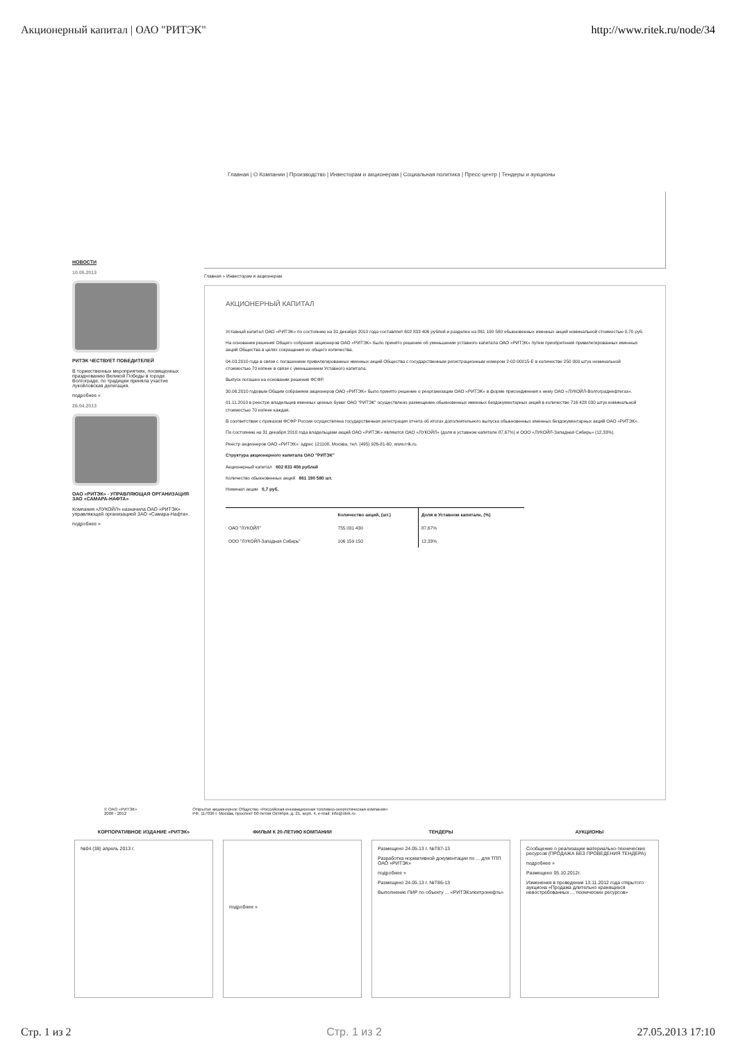Акционерный капитал | ОАО "РИТЭК" http://www.ritek.ru/node/34
Главная | О Компании | Производство | Инвесторам и акционерам | Социальная политика | Пресс-центр | Тендеры и аукционы
НОВОСТИ
10.05.2013
РИТЭК ЧЕСТВУЕТ ПОБЕДИТЕЛЕЙ
В торжественных мероприятиях, посвященных празднованию Великой Победы в городе Волгограде, по традиции приняла участие лукойловская делегация.
подробнее »
26.04.2013
ОАО «РИТЭК» - УПРАВЛЯЮЩАЯ ОРГАНИЗАЦИЯ ЗАО «САМАРА-НАФТА»
Компания «ЛУКОЙЛ» назначила ОАО «РИТЭК» управляющей организацией ЗАО «Самара-Нафта».
подробнее »
Главная » Инвесторам и акционерам
АКЦИОНЕРНЫЙ КАПИТАЛ
Уставный капитал ОАО «РИТЭК» по состоянию на 31 декабря 2010 года составляет 602 833 406 рублей и разделен на 861 190 580 обыкновенных именных акций номинальной стоимостью 0,70 руб.
На основании решения Общего собрания акционеров ОАО «РИТЭК» было принято решение об уменьшении уставного капитала ОАО «РИТЭК» путем приобретения привилегированных именных акций Общества в целях сокращения их общего количества.
04.03.2010 года в связи с погашением привилегированных именных акций Общества с государственным регистрационным номером 2-02-00015-E в количестве 250 000 штук номинальной стоимостью 70 копеек в связи с уменьшением Уставного капитала.
Выпуск погашен на основании решения ФСФР.
30.06.2010 годовым Общим собранием акционеров ОАО «РИТЭК» было принято решение о реорганизации ОАО «РИТЭК» в форме присоединения к нему ОАО «ЛУКОЙЛ-Волгограднефтегаз».
01.11.2010 в реестре владельцев именных ценных бумаг ОАО "РИТЭК" осуществлено размещение обыкновенных именных бездокументарных акций в количестве 716 428 030 штук номинальной стоимостью 70 копеек каждая.
В соответствии с приказом ФСФР России осуществлена государственная регистрация отчета об итогах дополнительного выпуска обыкновенных именных бездокументарных акций ОАО «РИТЭК».
По состоянию на 31 декабря 2010 года владельцами акций ОАО «РИТЭК» являются ОАО «ЛУКОЙЛ» (доля в уставном капитале 87,67%) и ООО «ЛУКОЙЛ-Западная Сибирь» (12,33%).
Реестр акционеров ОАО «РИТЭК»: адрес 121108, Москва, тел. (495) 926-81-60, www.rrik.ru.
Структура акционерного капитала ОАО "РИТЭК"
Акционерный капитал 602 833 406 рублей
Количество обыкновенных акций 861 190 580 шт.
Номинал акции 0,7 руб.
| | Количество акций, (шт.) | Доля в Уставном капитале, (%) |
| --- | --- | --- |
| ОАО "ЛУКОЙЛ" | 755 031 430 | 87,67% |
| ООО "ЛУКОЙЛ-Западная Сибирь" | 106 159 150 | 12,33% |
© ОАО «РИТЭК»
2000 - 2012 Открытое акционерное Общество «Российская инновационная топливно-энергетическая компания»
РФ, 117036 г. Москва, проспект 60-летия Октября, д. 21, корп. 4, e-mail: info@ritek.ru
КОРПОРАТИВНОЕ ИЗДАНИЕ «РИТЭК»
№04 (38) апрель 2013 г.
ФИЛЬМ К 20-ЛЕТИЮ КОМПАНИИ
подробнее »
ТЕНДЕРЫ
Размещено 24.05.13 г. №Т87-13
Разработка нормативной документации по ... для ТПП ОАО «РИТЭК»
подробнее »
Размещено 24.05.13 г. №Т86-13
Выполнение ПИР по объекту ... «РИТЭКэлектронефть»
АУКЦИОНЫ
Сообщение о реализации материально-технических ресурсов (ПРОДАЖА БЕЗ ПРОВЕДЕНИЯ ТЕНДЕРА)
подробнее »
Размещено 05.10.2012г.
Изменения в проведении 13.11.2012 года открытого аукциона «Продажа длительно хранящихся невостребованных ... технических ресурсов»
Стр. 1 из 2 Стр. 1 из 2 27.05.2013 17:10